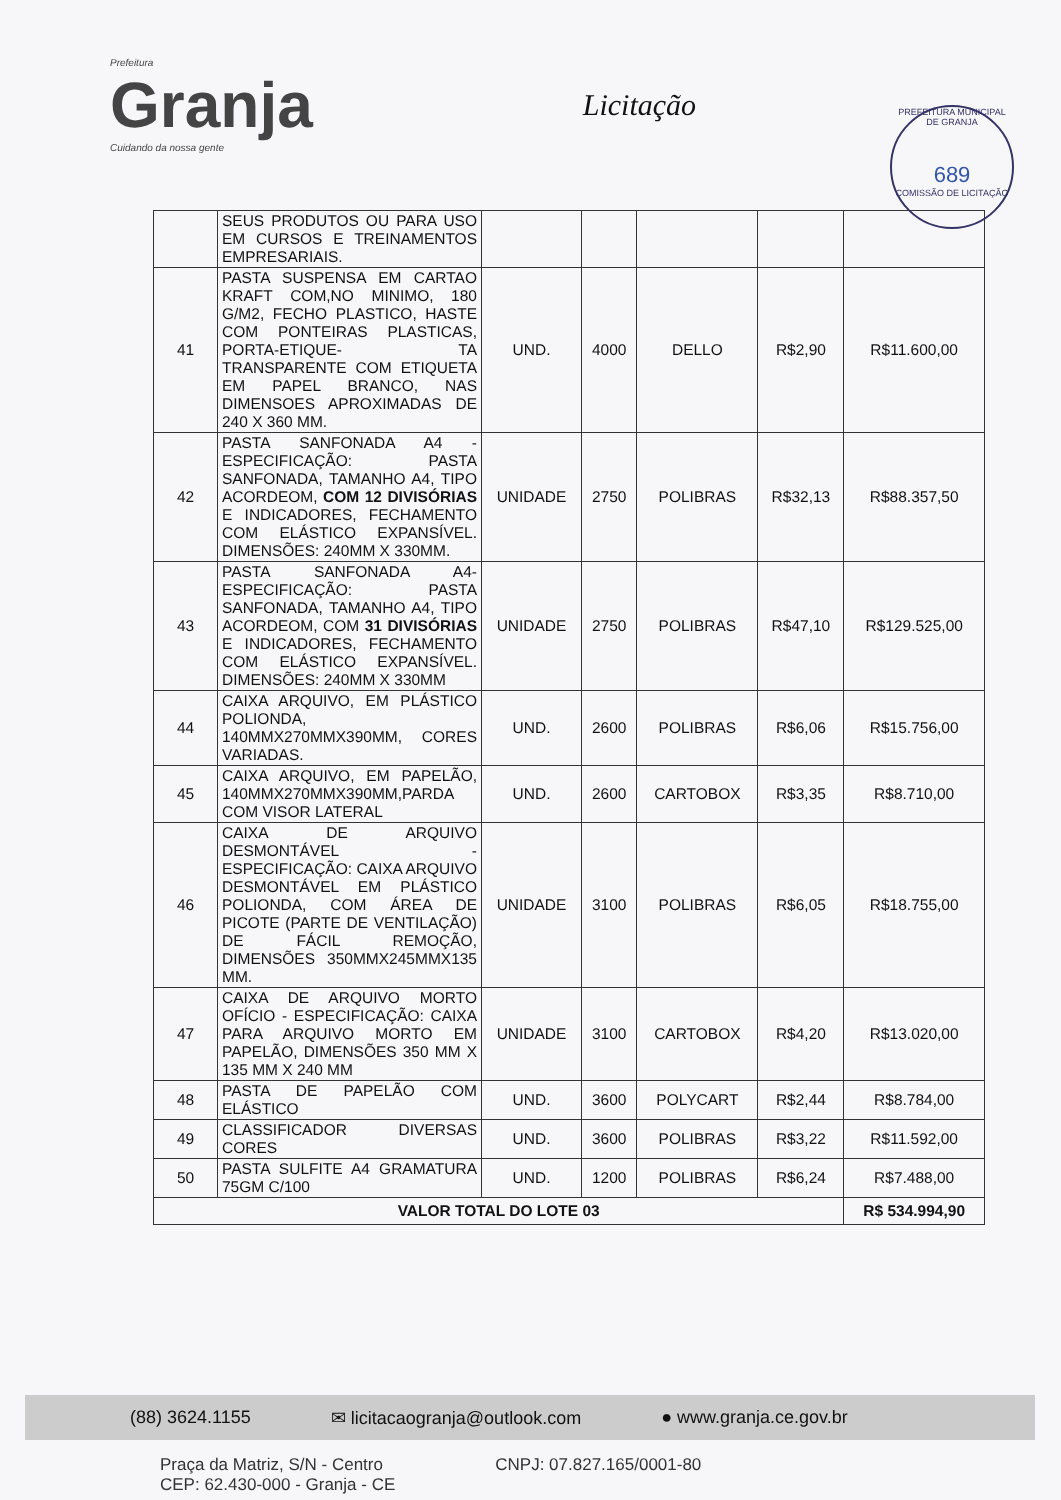Prefeitura
Granja
Cuidando da nossa gente
Licitação
PREFEITURA MUNICIPAL DE GRANJA
689
COMISSÃO DE LICITAÇÃO
| | SEUS PRODUTOS OU PARA USO EM CURSOS E TREINAMENTOS EMPRESARIAIS. | | | | | |
| 41 | PASTA SUSPENSA EM CARTAO KRAFT COM,NO MINIMO, 180 G/M2, FECHO PLASTICO, HASTE COM PONTEIRAS PLASTICAS, PORTA-ETIQUE- TA TRANSPARENTE COM ETIQUETA EM PAPEL BRANCO, NAS DIMENSOES APROXIMADAS DE 240 X 360 MM. | UND. | 4000 | DELLO | R$2,90 | R$11.600,00 |
| 42 | PASTA SANFONADA A4 - ESPECIFICAÇÃO: PASTA SANFONADA, TAMANHO A4, TIPO ACORDEOM, COM 12 DIVISÓRIAS E INDICADORES, FECHAMENTO COM ELÁSTICO EXPANSÍVEL. DIMENSÕES: 240MM X 330MM. | UNIDADE | 2750 | POLIBRAS | R$32,13 | R$88.357,50 |
| 43 | PASTA SANFONADA A4- ESPECIFICAÇÃO: PASTA SANFONADA, TAMANHO A4, TIPO ACORDEOM, COM 31 DIVISÓRIAS E INDICADORES, FECHAMENTO COM ELÁSTICO EXPANSÍVEL. DIMENSÕES: 240MM X 330MM | UNIDADE | 2750 | POLIBRAS | R$47,10 | R$129.525,00 |
| 44 | CAIXA ARQUIVO, EM PLÁSTICO POLIONDA, 140MMX270MMX390MM, CORES VARIADAS. | UND. | 2600 | POLIBRAS | R$6,06 | R$15.756,00 |
| 45 | CAIXA ARQUIVO, EM PAPELÃO, 140MMX270MMX390MM,PARDA COM VISOR LATERAL | UND. | 2600 | CARTOBOX | R$3,35 | R$8.710,00 |
| 46 | CAIXA DE ARQUIVO DESMONTÁVEL - ESPECIFICAÇÃO: CAIXA ARQUIVO DESMONTÁVEL EM PLÁSTICO POLIONDA, COM ÁREA DE PICOTE (PARTE DE VENTILAÇÃO) DE FÁCIL REMOÇÃO, DIMENSÕES 350MMX245MMX135 MM. | UNIDADE | 3100 | POLIBRAS | R$6,05 | R$18.755,00 |
| 47 | CAIXA DE ARQUIVO MORTO OFÍCIO - ESPECIFICAÇÃO: CAIXA PARA ARQUIVO MORTO EM PAPELÃO, DIMENSÕES 350 MM X 135 MM X 240 MM | UNIDADE | 3100 | CARTOBOX | R$4,20 | R$13.020,00 |
| 48 | PASTA DE PAPELÃO COM ELÁSTICO | UND. | 3600 | POLYCART | R$2,44 | R$8.784,00 |
| 49 | CLASSIFICADOR DIVERSAS CORES | UND. | 3600 | POLIBRAS | R$3,22 | R$11.592,00 |
| 50 | PASTA SULFITE A4 GRAMATURA 75GM C/100 | UND. | 1200 | POLIBRAS | R$6,24 | R$7.488,00 |
| VALOR TOTAL DO LOTE 03 | | | | | | R$ 534.994,90 |
(88) 3624.1155 ✉ licitacaogranja@outlook.com ● www.granja.ce.gov.br
Praça da Matriz, S/N - Centro
CEP: 62.430-000 - Granja - CE
CNPJ: 07.827.165/0001-80